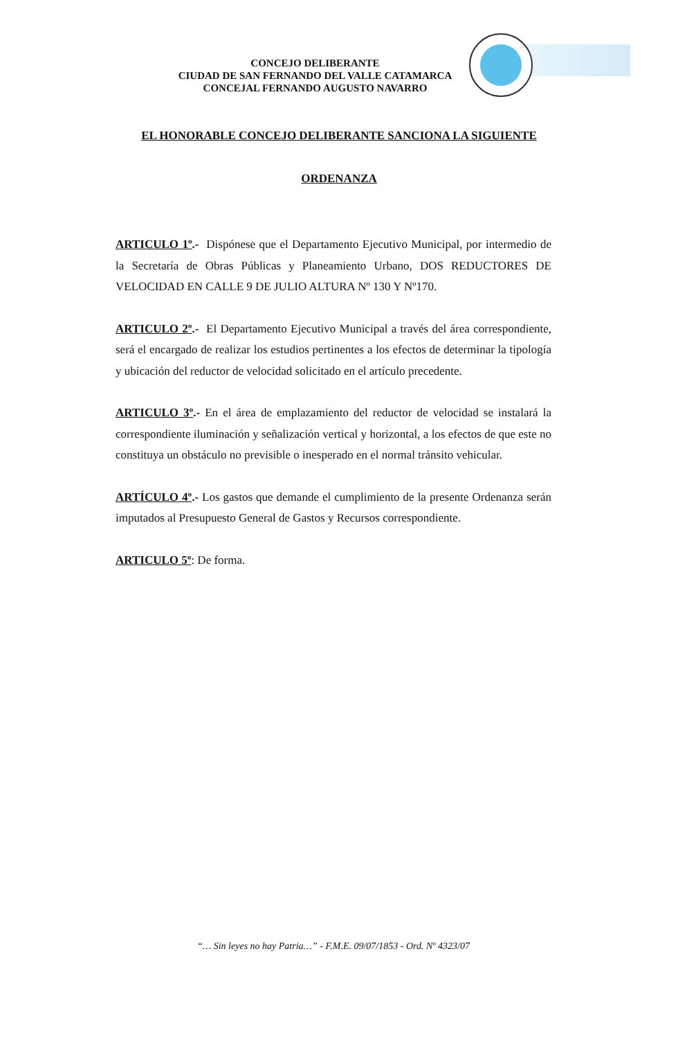CONCEJO DELIBERANTE
CIUDAD DE SAN FERNANDO DEL VALLE CATAMARCA
CONCEJAL FERNANDO AUGUSTO NAVARRO
EL HONORABLE CONCEJO DELIBERANTE SANCIONA LA SIGUIENTE
ORDENANZA
ARTICULO 1º.- Dispónese que el Departamento Ejecutivo Municipal, por intermedio de la Secretaría de Obras Públicas y Planeamiento Urbano, DOS REDUCTORES DE VELOCIDAD EN CALLE 9 DE JULIO ALTURA Nº 130 Y Nº170.
ARTICULO 2º.- El Departamento Ejecutivo Municipal a través del área correspondiente, será el encargado de realizar los estudios pertinentes a los efectos de determinar la tipología y ubicación del reductor de velocidad solicitado en el artículo precedente.
ARTICULO 3º.- En el área de emplazamiento del reductor de velocidad se instalará la correspondiente iluminación y señalización vertical y horizontal, a los efectos de que este no constituya un obstáculo no previsible o inesperado en el normal tránsito vehicular.
ARTÍCULO 4º.- Los gastos que demande el cumplimiento de la presente Ordenanza serán imputados al Presupuesto General de Gastos y Recursos correspondiente.
ARTICULO 5º: De forma.
“… Sin leyes no hay Patria…” - F.M.E. 09/07/1853 - Ord. Nº 4323/07